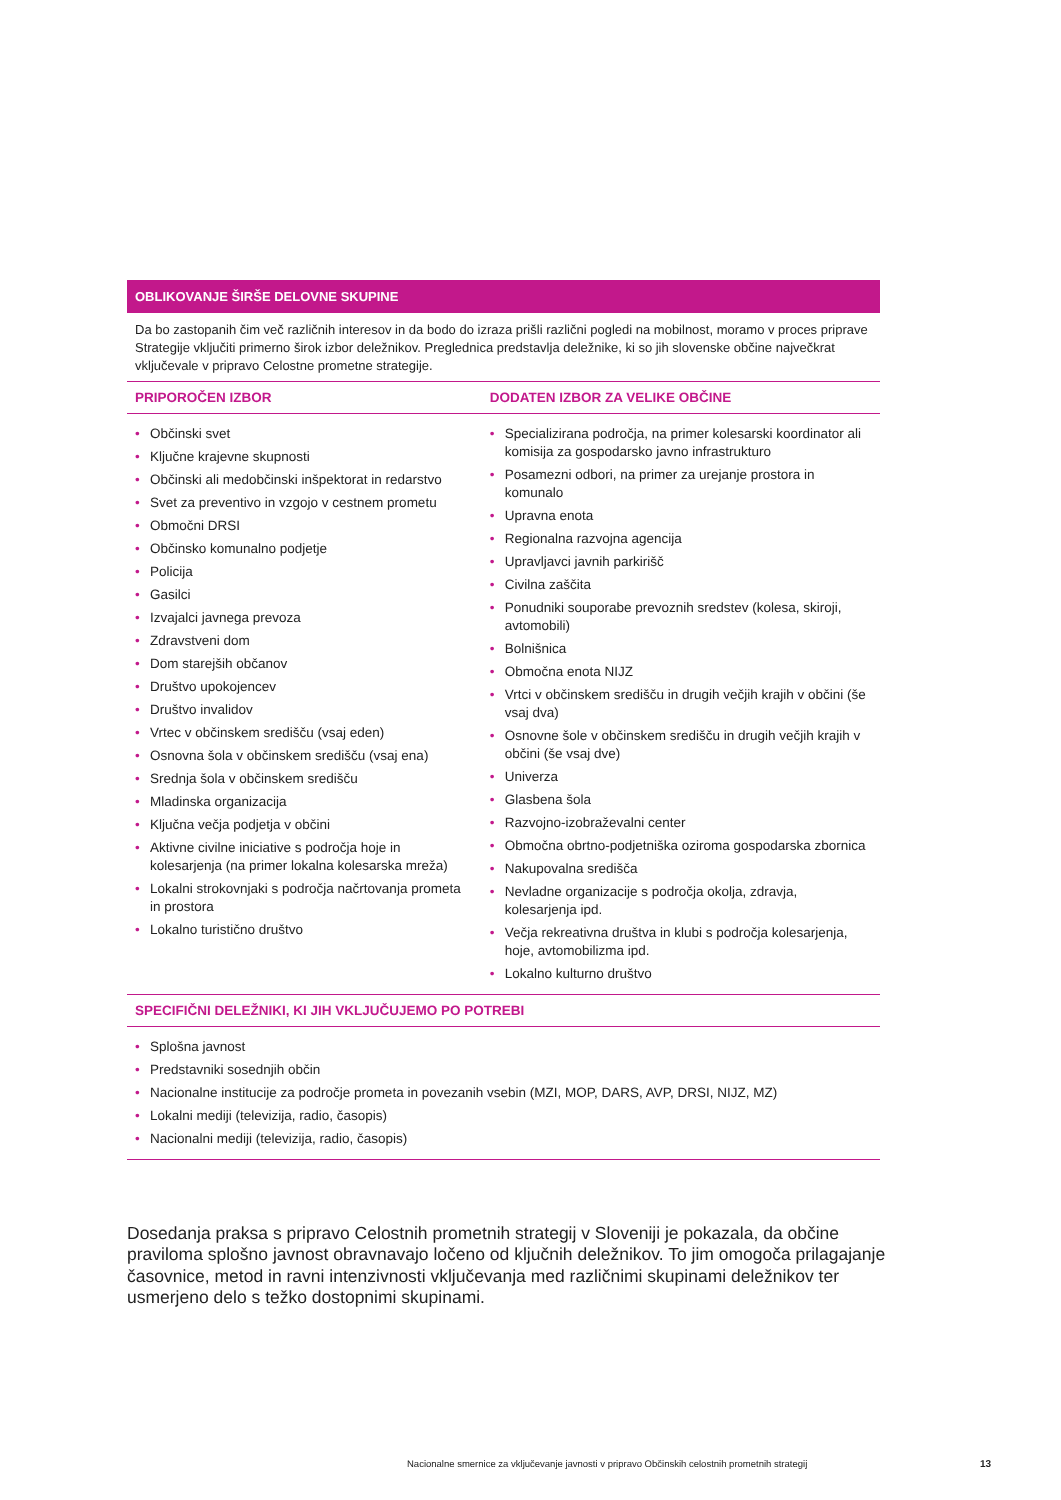OBLIKOVANJE ŠIRŠE DELOVNE SKUPINE
Da bo zastopanih čim več različnih interesov in da bodo do izraza prišli različni pogledi na mobilnost, moramo v proces priprave Strategije vključiti primerno širok izbor deležnikov. Preglednica predstavlja deležnike, ki so jih slovenske občine največkrat vključevale v pripravo Celostne prometne strategije.
| PRIPOROČEN IZBOR | DODATEN IZBOR ZA VELIKE OBČINE |
| --- | --- |
| • Občinski svet • Ključne krajevne skupnosti • Občinski ali medobčinski inšpektorat in redarstvo • Svet za preventivo in vzgojo v cestnem prometu • Območni DRSI • Občinsko komunalno podjetje • Policija • Gasilci • Izvajalci javnega prevoza • Zdravstveni dom • Dom starejših občanov • Društvo upokojencev • Društvo invalidov • Vrtec v občinskem središču (vsaj eden) • Osnovna šola v občinskem središču (vsaj ena) • Srednja šola v občinskem središču • Mladinska organizacija • Ključna večja podjetja v občini • Aktivne civilne iniciative s področja hoje in kolesarjenja (na primer lokalna kolesarska mreža) • Lokalni strokovnjaki s področja načrtovanja prometa in prostora • Lokalno turistično društvo | • Specializirana področja, na primer kolesarski koordinator ali komisija za gospodarsko javno infrastrukturo • Posamezni odbori, na primer za urejanje prostora in komunalo • Upravna enota • Regionalna razvojna agencija • Upravljavci javnih parkirišč • Civilna zaščita • Ponudniki souporabe prevoznih sredstev (kolesa, skiroji, avtomobili) • Bolnišnica • Območna enota NIJZ • Vrtci v občinskem središču in drugih večjih krajih v občini (še vsaj dva) • Osnovne šole v občinskem središču in drugih večjih krajih v občini (še vsaj dve) • Univerza • Glasbena šola • Razvojno-izobraževalni center • Območna obrtno-podjetniška oziroma gospodarska zbornica • Nakupovalna središča • Nevladne organizacije s področja okolja, zdravja, kolesarjenja ipd. • Večja rekreativna društva in klubi s področja kolesarjenja, hoje, avtomobilizma ipd. • Lokalno kulturno društvo |
| SPECIFIČNI DELEŽNIKI, KI JIH VKLJUČUJEMO PO POTREBI | |
| • Splošna javnost • Predstavniki sosednjih občin • Nacionalne institucije za področje prometa in povezanih vsebin (MZI, MOP, DARS, AVP, DRSI, NIJZ, MZ) • Lokalni mediji (televizija, radio, časopis) • Nacionalni mediji (televizija, radio, časopis) | |
Dosedanja praksa s pripravo Celostnih prometnih strategij v Sloveniji je pokazala, da občine praviloma splošno javnost obravnavajo ločeno od ključnih deležnikov. To jim omogoča prilagajanje časovnice, metod in ravni intenzivnosti vključevanja med različnimi skupinami deležnikov ter usmerjeno delo s težko dostopnimi skupinami.
Nacionalne smernice za vključevanje javnosti v pripravo Občinskih celostnih prometnih strategij
13